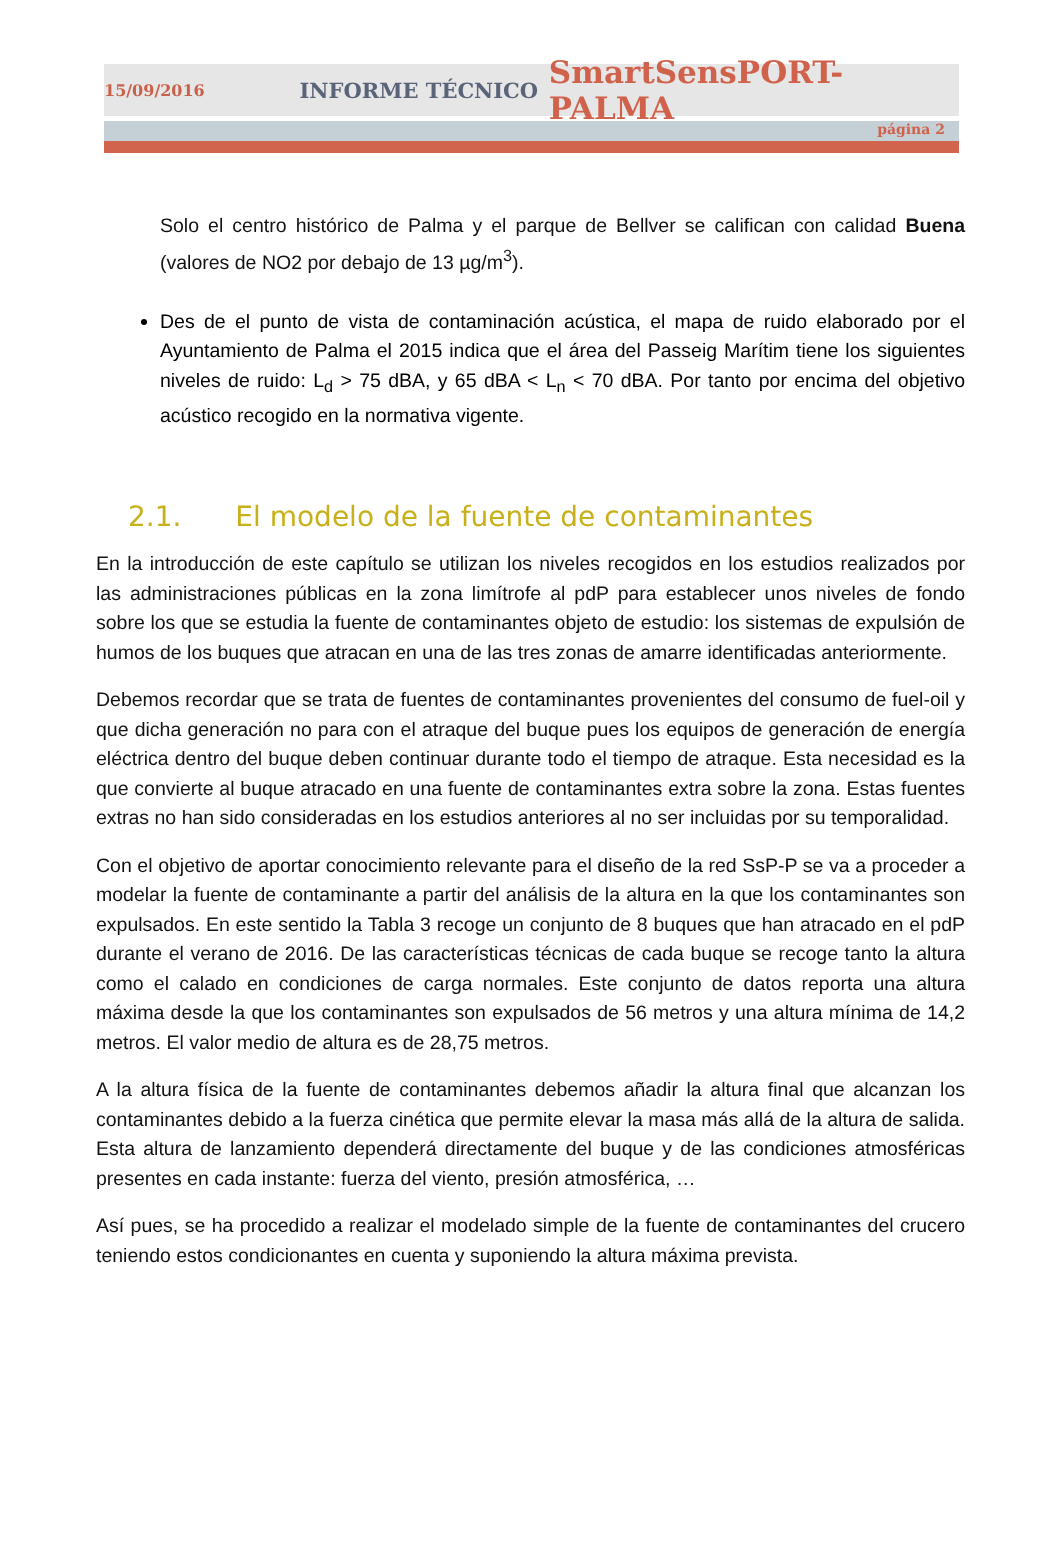15/09/2016 INFORME TÉCNICO SmartSensPORT-PALMA
página 2
Solo el centro histórico de Palma y el parque de Bellver se califican con calidad Buena (valores de NO2 por debajo de 13 µg/m<sup>3</sup>).
Des de el punto de vista de contaminación acústica, el mapa de ruido elaborado por el Ayuntamiento de Palma el 2015 indica que el área del Passeig Marítim tiene los siguientes niveles de ruido: L<sub>d</sub> > 75 dBA, y 65 dBA < L<sub>n</sub> < 70 dBA. Por tanto por encima del objetivo acústico recogido en la normativa vigente.
2.1. El modelo de la fuente de contaminantes
En la introducción de este capítulo se utilizan los niveles recogidos en los estudios realizados por las administraciones públicas en la zona limítrofe al pdP para establecer unos niveles de fondo sobre los que se estudia la fuente de contaminantes objeto de estudio: los sistemas de expulsión de humos de los buques que atracan en una de las tres zonas de amarre identificadas anteriormente.
Debemos recordar que se trata de fuentes de contaminantes provenientes del consumo de fuel-oil y que dicha generación no para con el atraque del buque pues los equipos de generación de energía eléctrica dentro del buque deben continuar durante todo el tiempo de atraque. Esta necesidad es la que convierte al buque atracado en una fuente de contaminantes extra sobre la zona. Estas fuentes extras no han sido consideradas en los estudios anteriores al no ser incluidas por su temporalidad.
Con el objetivo de aportar conocimiento relevante para el diseño de la red SsP-P se va a proceder a modelar la fuente de contaminante a partir del análisis de la altura en la que los contaminantes son expulsados. En este sentido la Tabla 3 recoge un conjunto de 8 buques que han atracado en el pdP durante el verano de 2016. De las características técnicas de cada buque se recoge tanto la altura como el calado en condiciones de carga normales. Este conjunto de datos reporta una altura máxima desde la que los contaminantes son expulsados de 56 metros y una altura mínima de 14,2 metros. El valor medio de altura es de 28,75 metros.
A la altura física de la fuente de contaminantes debemos añadir la altura final que alcanzan los contaminantes debido a la fuerza cinética que permite elevar la masa más allá de la altura de salida. Esta altura de lanzamiento dependerá directamente del buque y de las condiciones atmosféricas presentes en cada instante: fuerza del viento, presión atmosférica, …
Así pues, se ha procedido a realizar el modelado simple de la fuente de contaminantes del crucero teniendo estos condicionantes en cuenta y suponiendo la altura máxima prevista.